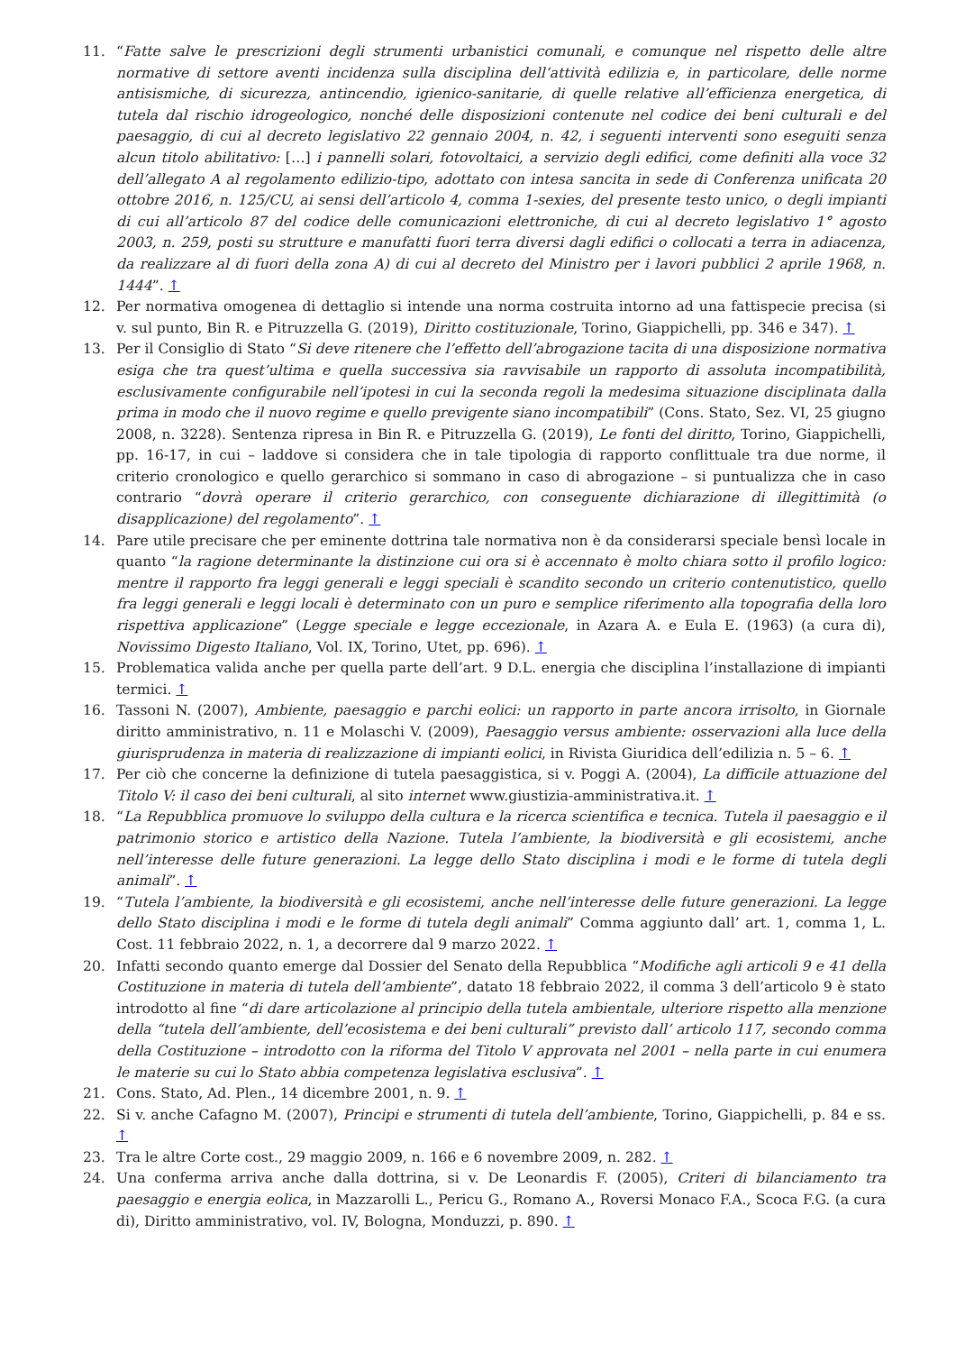11. “Fatte salve le prescrizioni degli strumenti urbanistici comunali, e comunque nel rispetto delle altre normative di settore aventi incidenza sulla disciplina dell’attività edilizia e, in particolare, delle norme antisismiche, di sicurezza, antincendio, igienico-sanitarie, di quelle relative all’efficienza energetica, di tutela dal rischio idrogeologico, nonché delle disposizioni contenute nel codice dei beni culturali e del paesaggio, di cui al decreto legislativo 22 gennaio 2004, n. 42, i seguenti interventi sono eseguiti senza alcun titolo abilitativo: […] i pannelli solari, fotovoltaici, a servizio degli edifici, come definiti alla voce 32 dell’allegato A al regolamento edilizio-tipo, adottato con intesa sancita in sede di Conferenza unificata 20 ottobre 2016, n. 125/CU, ai sensi dell’articolo 4, comma 1-sexies, del presente testo unico, o degli impianti di cui all’articolo 87 del codice delle comunicazioni elettroniche, di cui al decreto legislativo 1° agosto 2003, n. 259, posti su strutture e manufatti fuori terra diversi dagli edifici o collocati a terra in adiacenza, da realizzare al di fuori della zona A) di cui al decreto del Ministro per i lavori pubblici 2 aprile 1968, n. 1444”. ↑
12. Per normativa omogenea di dettaglio si intende una norma costruita intorno ad una fattispecie precisa (si v. sul punto, Bin R. e Pitruzzella G. (2019), Diritto costituzionale, Torino, Giappichelli, pp. 346 e 347). ↑
13. Per il Consiglio di Stato “Si deve ritenere che l’effetto dell’abrogazione tacita di una disposizione normativa esiga che tra quest’ultima e quella successiva sia ravvisabile un rapporto di assoluta incompatibilità, esclusivamente configurabile nell’ipotesi in cui la seconda regoli la medesima situazione disciplinata dalla prima in modo che il nuovo regime e quello previgente siano incompatibili” (Cons. Stato, Sez. VI, 25 giugno 2008, n. 3228). Sentenza ripresa in Bin R. e Pitruzzella G. (2019), Le fonti del diritto, Torino, Giappichelli, pp. 16-17, in cui – laddove si considera che in tale tipologia di rapporto conflittuale tra due norme, il criterio cronologico e quello gerarchico si sommano in caso di abrogazione – si puntualizza che in caso contrario “dovrà operare il criterio gerarchico, con conseguente dichiarazione di illegittimità (o disapplicazione) del regolamento”. ↑
14. Pare utile precisare che per eminente dottrina tale normativa non è da considerarsi speciale bensì locale in quanto “la ragione determinante la distinzione cui ora si è accennato è molto chiara sotto il profilo logico: mentre il rapporto fra leggi generali e leggi speciali è scandito secondo un criterio contenutistico, quello fra leggi generali e leggi locali è determinato con un puro e semplice riferimento alla topografia della loro rispettiva applicazione” (Legge speciale e legge eccezionale, in Azara A. e Eula E. (1963) (a cura di), Novissimo Digesto Italiano, Vol. IX, Torino, Utet, pp. 696). ↑
15. Problematica valida anche per quella parte dell’art. 9 D.L. energia che disciplina l’installazione di impianti termici. ↑
16. Tassoni N. (2007), Ambiente, paesaggio e parchi eolici: un rapporto in parte ancora irrisolto, in Giornale diritto amministrativo, n. 11 e Molaschi V. (2009), Paesaggio versus ambiente: osservazioni alla luce della giurisprudenza in materia di realizzazione di impianti eolici, in Rivista Giuridica dell’edilizia n. 5 – 6. ↑
17. Per ciò che concerne la definizione di tutela paesaggistica, si v. Poggi A. (2004), La difficile attuazione del Titolo V: il caso dei beni culturali, al sito internet www.giustizia-amministrativa.it. ↑
18. “La Repubblica promuove lo sviluppo della cultura e la ricerca scientifica e tecnica. Tutela il paesaggio e il patrimonio storico e artistico della Nazione. Tutela l’ambiente, la biodiversità e gli ecosistemi, anche nell’interesse delle future generazioni. La legge dello Stato disciplina i modi e le forme di tutela degli animali”. ↑
19. “Tutela l’ambiente, la biodiversità e gli ecosistemi, anche nell’interesse delle future generazioni. La legge dello Stato disciplina i modi e le forme di tutela degli animali” Comma aggiunto dall’ art. 1, comma 1, L. Cost. 11 febbraio 2022, n. 1, a decorrere dal 9 marzo 2022. ↑
20. Infatti secondo quanto emerge dal Dossier del Senato della Repubblica “Modifiche agli articoli 9 e 41 della Costituzione in materia di tutela dell’ambiente”, datato 18 febbraio 2022, il comma 3 dell’articolo 9 è stato introdotto al fine “di dare articolazione al principio della tutela ambientale, ulteriore rispetto alla menzione della “tutela dell’ambiente, dell’ecosistema e dei beni culturali” previsto dall’ articolo 117, secondo comma della Costituzione – introdotto con la riforma del Titolo V approvata nel 2001 – nella parte in cui enumera le materie su cui lo Stato abbia competenza legislativa esclusiva”. ↑
21. Cons. Stato, Ad. Plen., 14 dicembre 2001, n. 9. ↑
22. Si v. anche Cafagno M. (2007), Principi e strumenti di tutela dell’ambiente, Torino, Giappichelli, p. 84 e ss. ↑
23. Tra le altre Corte cost., 29 maggio 2009, n. 166 e 6 novembre 2009, n. 282. ↑
24. Una conferma arriva anche dalla dottrina, si v. De Leonardis F. (2005), Criteri di bilanciamento tra paesaggio e energia eolica, in Mazzarolli L., Pericu G., Romano A., Roversi Monaco F.A., Scoca F.G. (a cura di), Diritto amministrativo, vol. IV, Bologna, Monduzzi, p. 890. ↑